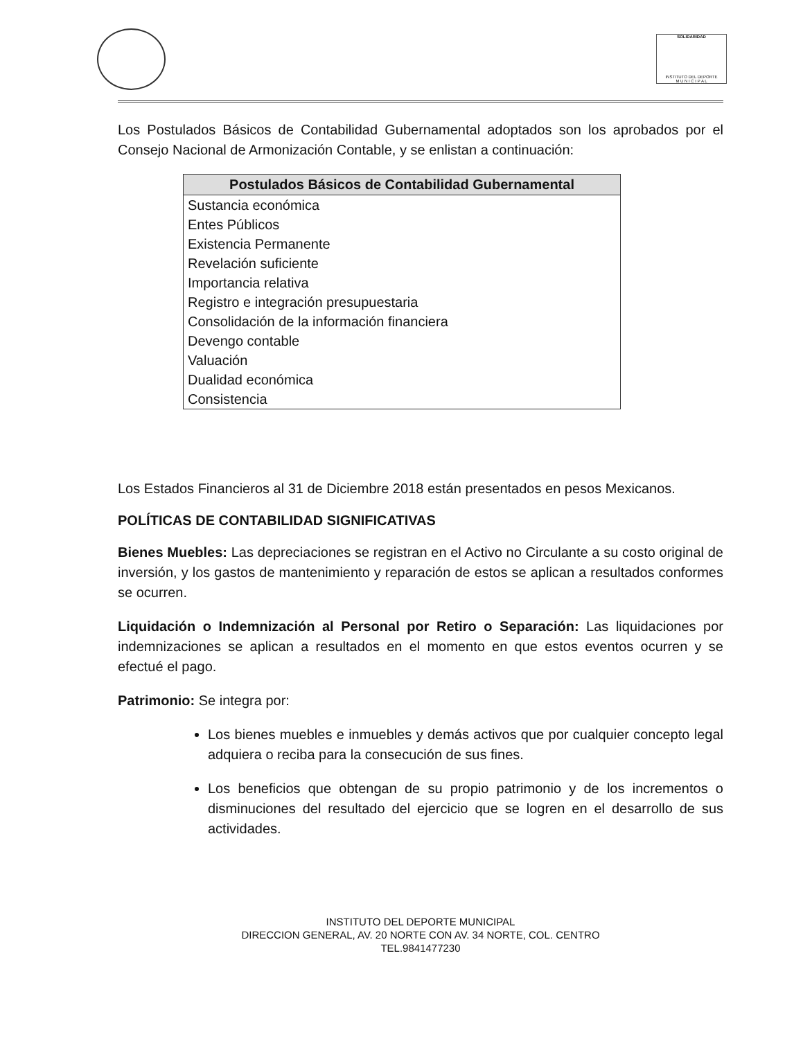SOLIDARIDAD
INSTITUTO DEL DEPORTE
M U N I C I P A L
Los Postulados Básicos de Contabilidad Gubernamental adoptados son los aprobados por el Consejo Nacional de Armonización Contable, y se enlistan a continuación:
| Postulados Básicos de Contabilidad Gubernamental |
| --- |
| Sustancia económica |
| Entes Públicos |
| Existencia Permanente |
| Revelación suficiente |
| Importancia relativa |
| Registro e integración presupuestaria |
| Consolidación de la información financiera |
| Devengo contable |
| Valuación |
| Dualidad económica |
| Consistencia |
Los Estados Financieros al 31 de Diciembre 2018 están presentados en pesos Mexicanos.
POLÍTICAS DE CONTABILIDAD SIGNIFICATIVAS
Bienes Muebles: Las depreciaciones se registran en el Activo no Circulante a su costo original de inversión, y los gastos de mantenimiento y reparación de estos se aplican a resultados conformes se ocurren.
Liquidación o Indemnización al Personal por Retiro o Separación: Las liquidaciones por indemnizaciones se aplican a resultados en el momento en que estos eventos ocurren y se efectué el pago.
Patrimonio: Se integra por:
Los bienes muebles e inmuebles y demás activos que por cualquier concepto legal adquiera o reciba para la consecución de sus fines.
Los beneficios que obtengan de su propio patrimonio y de los incrementos o disminuciones del resultado del ejercicio que se logren en el desarrollo de sus actividades.
INSTITUTO DEL DEPORTE MUNICIPAL
DIRECCION GENERAL, AV. 20 NORTE CON AV. 34 NORTE, COL. CENTRO
TEL.9841477230